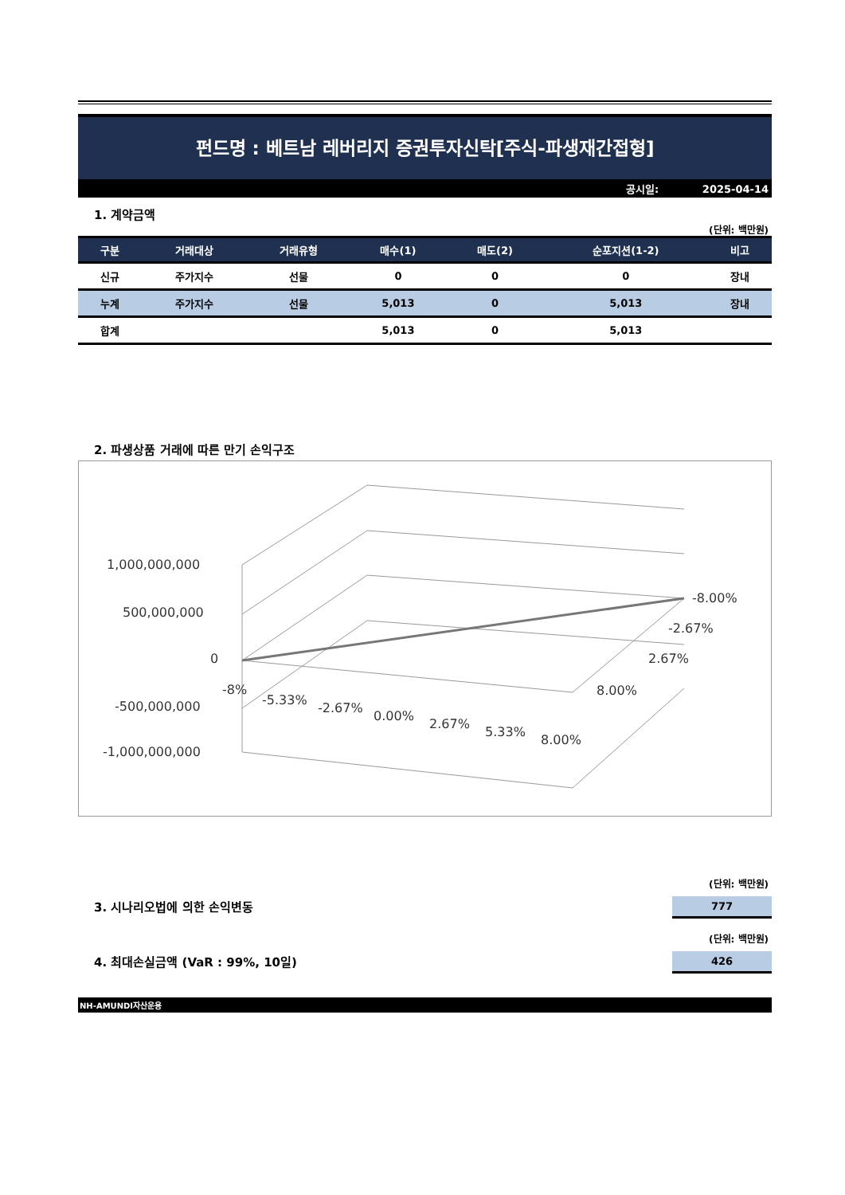펀드명 : 베트남 레버리지 증권투자신탁[주식-파생재간접형]
공시일: 2025-04-14
1. 계약금액
(단위: 백만원)
| 구분 | 거래대상 | 거래유형 | 매수(1) | 매도(2) | 순포지션(1-2) | 비고 |
| --- | --- | --- | --- | --- | --- | --- |
| 신규 | 주가지수 | 선물 | 0 | 0 | 0 | 장내 |
| 누계 | 주가지수 | 선물 | 5,013 | 0 | 5,013 | 장내 |
| 합계 | | | 5,013 | 0 | 5,013 | |
2. 파생상품 거래에 따른 만기 손익구조
1,000,000,000
500,000,000
0
-500,000,000
-1,000,000,000
-8.00%
-2.67%
2.67%
8.00%
-8%
-5.33%
-2.67%
0.00%
2.67%
5.33%
8.00%
(단위: 백만원)
3. 시나리오법에 의한 손익변동
777
(단위: 백만원)
4. 최대손실금액 (VaR : 99%, 10일)
426
NH-AMUNDI자산운용